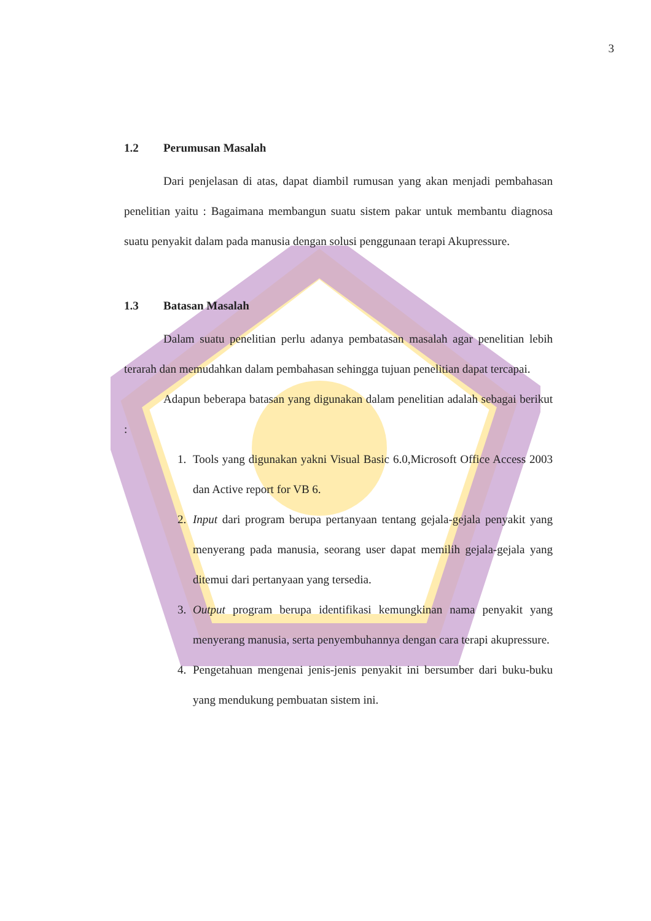3
1.2 Perumusan Masalah
Dari penjelasan di atas, dapat diambil rumusan yang akan menjadi pembahasan penelitian yaitu : Bagaimana membangun suatu sistem pakar untuk membantu diagnosa suatu penyakit dalam pada manusia dengan solusi penggunaan terapi Akupressure.
1.3 Batasan Masalah
Dalam suatu penelitian perlu adanya pembatasan masalah agar penelitian lebih terarah dan memudahkan dalam pembahasan sehingga tujuan penelitian dapat tercapai.
Adapun beberapa batasan yang digunakan dalam penelitian adalah sebagai berikut :
1. Tools yang digunakan yakni Visual Basic 6.0,Microsoft Office Access 2003 dan Active report for VB 6.
2. Input dari program berupa pertanyaan tentang gejala-gejala penyakit yang menyerang pada manusia, seorang user dapat memilih gejala-gejala yang ditemui dari pertanyaan yang tersedia.
3. Output program berupa identifikasi kemungkinan nama penyakit yang menyerang manusia, serta penyembuhannya dengan cara terapi akupressure.
4. Pengetahuan mengenai jenis-jenis penyakit ini bersumber dari buku-buku yang mendukung pembuatan sistem ini.